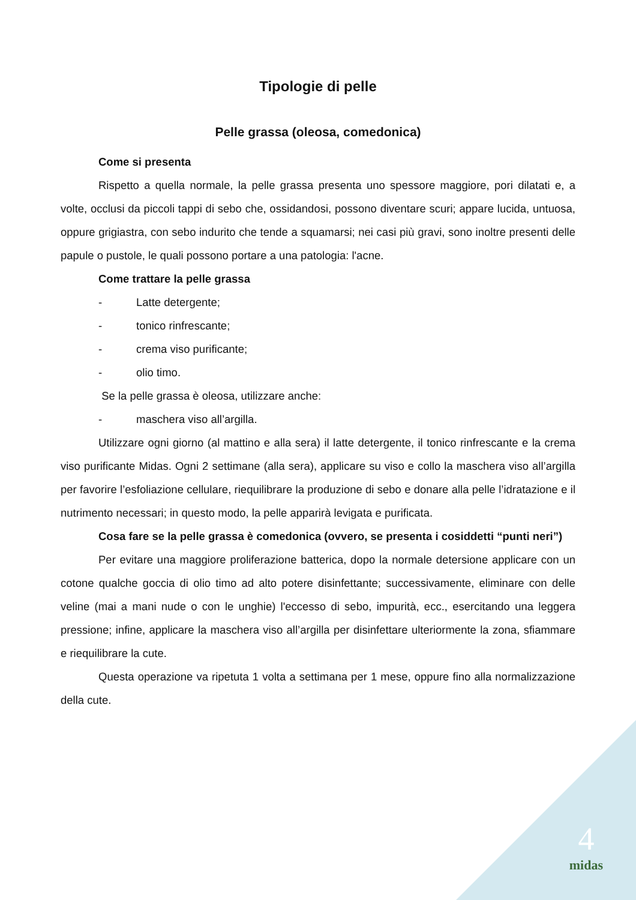Tipologie di pelle
Pelle grassa (oleosa, comedonica)
Come si presenta
Rispetto a quella normale, la pelle grassa presenta uno spessore maggiore, pori dilatati e, a volte, occlusi da piccoli tappi di sebo che, ossidandosi, possono diventare scuri; appare lucida, untuosa, oppure grigiastra, con sebo indurito che tende a squamarsi; nei casi più gravi, sono inoltre presenti delle papule o pustole, le quali possono portare a una patologia: l'acne.
Come trattare la pelle grassa
- Latte detergente;
- tonico rinfrescante;
- crema viso purificante;
- olio timo.
Se la pelle grassa è oleosa, utilizzare anche:
- maschera viso all’argilla.
Utilizzare ogni giorno (al mattino e alla sera) il latte detergente, il tonico rinfrescante e la crema viso purificante Midas. Ogni 2 settimane (alla sera), applicare su viso e collo la maschera viso all’argilla per favorire l’esfoliazione cellulare, riequilibrare la produzione di sebo e donare alla pelle l’idratazione e il nutrimento necessari; in questo modo, la pelle apparirà levigata e purificata.
Cosa fare se la pelle grassa è comedonica (ovvero, se presenta i cosiddetti “punti neri”)
Per evitare una maggiore proliferazione batterica, dopo la normale detersione applicare con un cotone qualche goccia di olio timo ad alto potere disinfettante; successivamente, eliminare con delle veline (mai a mani nude o con le unghie) l'eccesso di sebo, impurità, ecc., esercitando una leggera pressione; infine, applicare la maschera viso all’argilla per disinfettare ulteriormente la zona, sfiammare e riequilibrare la cute.
Questa operazione va ripetuta 1 volta a settimana per 1 mese, oppure fino alla normalizzazione della cute.
4
midas